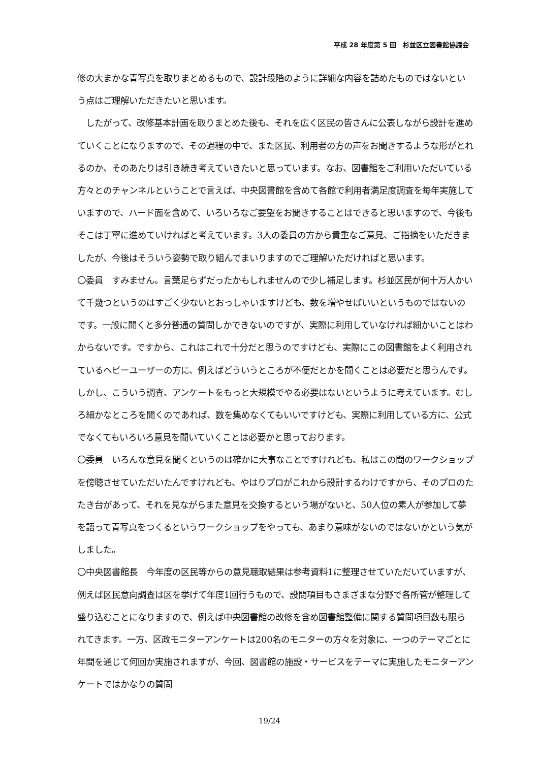平成 28 年度第 5 回　杉並区立図書館協議会
修の大まかな青写真を取りまとめるもので、設計段階のように詳細な内容を詰めたものではないという点はご理解いただきたいと思います。
　したがって、改修基本計画を取りまとめた後も、それを広く区民の皆さんに公表しながら設計を進めていくことになりますので、その過程の中で、また区民、利用者の方の声をお聞きするような形がとれるのか、そのあたりは引き続き考えていきたいと思っています。なお、図書館をご利用いただいている方々とのチャンネルということで言えば、中央図書館を含めて各館で利用者満足度調査を毎年実施していますので、ハード面を含めて、いろいろなご要望をお聞きすることはできると思いますので、今後もそこは丁寧に進めていければと考えています。3人の委員の方から貴重なご意見、ご指摘をいただきましたが、今後はそういう姿勢で取り組んでまいりますのでご理解いただければと思います。
〇委員　すみません。言葉足らずだったかもしれませんので少し補足します。杉並区民が何十万人かいて千幾つというのはすごく少ないとおっしゃいますけども、数を増やせばいいというものではないのです。一般に聞くと多分普通の質問しかできないのですが、実際に利用していなければ細かいことはわからないです。ですから、これはこれで十分だと思うのですけども、実際にこの図書館をよく利用されているヘビーユーザーの方に、例えばどういうところが不便だとかを聞くことは必要だと思うんです。しかし、こういう調査、アンケートをもっと大規模でやる必要はないというように考えています。むしろ細かなところを聞くのであれば、数を集めなくてもいいですけども、実際に利用している方に、公式でなくてもいろいろ意見を聞いていくことは必要かと思っております。
〇委員　いろんな意見を聞くというのは確かに大事なことですけれども、私はこの間のワークショップを傍聴させていただいたんですけれども、やはりプロがこれから設計するわけですから、そのプロのたたき台があって、それを見ながらまた意見を交換するという場がないと、50人位の素人が参加して夢を語って青写真をつくるというワークショップをやっても、あまり意味がないのではないかという気がしました。
〇中央図書館長　今年度の区民等からの意見聴取結果は参考資料1に整理させていただいていますが、例えば区民意向調査は区を挙げて年度1回行うもので、設問項目もさまざまな分野で各所管が整理して盛り込むことになりますので、例えば中央図書館の改修を含め図書館整備に関する質問項目数も限られてきます。一方、区政モニターアンケートは200名のモニターの方々を対象に、一つのテーマごとに年間を通じて何回か実施されますが、今回、図書館の施設・サービスをテーマに実施したモニターアンケートではかなりの質問
19/24